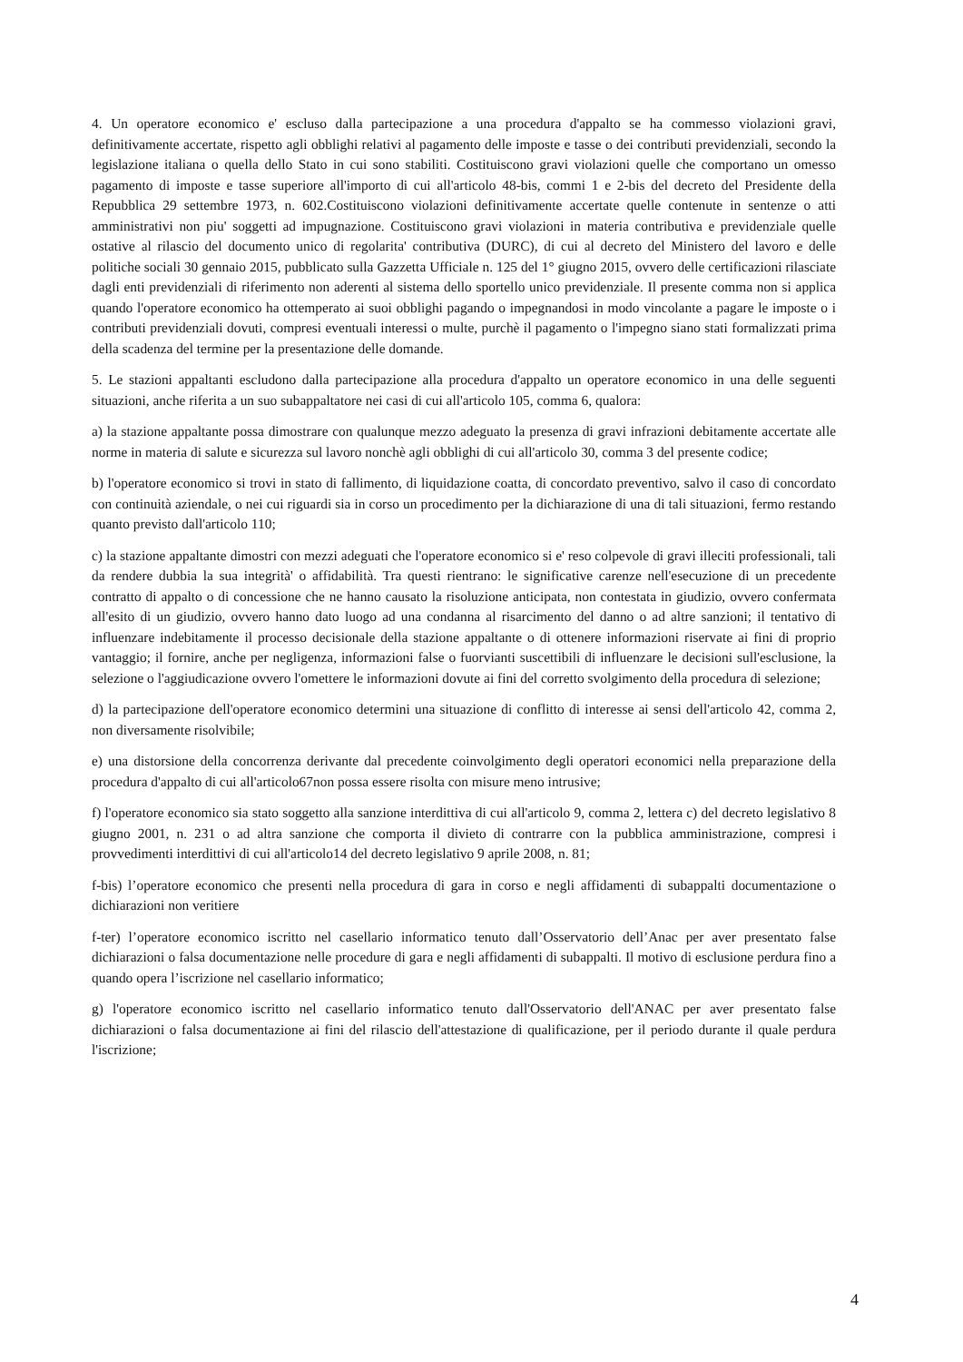4. Un operatore economico e' escluso dalla partecipazione a una procedura d'appalto se ha commesso violazioni gravi, definitivamente accertate, rispetto agli obblighi relativi al pagamento delle imposte e tasse o dei contributi previdenziali, secondo la legislazione italiana o quella dello Stato in cui sono stabiliti. Costituiscono gravi violazioni quelle che comportano un omesso pagamento di imposte e tasse superiore all'importo di cui all'articolo 48-bis, commi 1 e 2-bis del decreto del Presidente della Repubblica 29 settembre 1973, n. 602.Costituiscono violazioni definitivamente accertate quelle contenute in sentenze o atti amministrativi non piu' soggetti ad impugnazione. Costituiscono gravi violazioni in materia contributiva e previdenziale quelle ostative al rilascio del documento unico di regolarita' contributiva (DURC), di cui al decreto del Ministero del lavoro e delle politiche sociali 30 gennaio 2015, pubblicato sulla Gazzetta Ufficiale n. 125 del 1° giugno 2015, ovvero delle certificazioni rilasciate dagli enti previdenziali di riferimento non aderenti al sistema dello sportello unico previdenziale. Il presente comma non si applica quando l'operatore economico ha ottemperato ai suoi obblighi pagando o impegnandosi in modo vincolante a pagare le imposte o i contributi previdenziali dovuti, compresi eventuali interessi o multe, purchè il pagamento o l'impegno siano stati formalizzati prima della scadenza del termine per la presentazione delle domande.
5. Le stazioni appaltanti escludono dalla partecipazione alla procedura d'appalto un operatore economico in una delle seguenti situazioni, anche riferita a un suo subappaltatore nei casi di cui all'articolo 105, comma 6, qualora:
a) la stazione appaltante possa dimostrare con qualunque mezzo adeguato la presenza di gravi infrazioni debitamente accertate alle norme in materia di salute e sicurezza sul lavoro nonchè agli obblighi di cui all'articolo 30, comma 3 del presente codice;
b) l'operatore economico si trovi in stato di fallimento, di liquidazione coatta, di concordato preventivo, salvo il caso di concordato con continuità aziendale, o nei cui riguardi sia in corso un procedimento per la dichiarazione di una di tali situazioni, fermo restando quanto previsto dall'articolo 110;
c) la stazione appaltante dimostri con mezzi adeguati che l'operatore economico si e' reso colpevole di gravi illeciti professionali, tali da rendere dubbia la sua integrità' o affidabilità. Tra questi rientrano: le significative carenze nell'esecuzione di un precedente contratto di appalto o di concessione che ne hanno causato la risoluzione anticipata, non contestata in giudizio, ovvero confermata all'esito di un giudizio, ovvero hanno dato luogo ad una condanna al risarcimento del danno o ad altre sanzioni; il tentativo di influenzare indebitamente il processo decisionale della stazione appaltante o di ottenere informazioni riservate ai fini di proprio vantaggio; il fornire, anche per negligenza, informazioni false o fuorvianti suscettibili di influenzare le decisioni sull'esclusione, la selezione o l'aggiudicazione ovvero l'omettere le informazioni dovute ai fini del corretto svolgimento della procedura di selezione;
d) la partecipazione dell'operatore economico determini una situazione di conflitto di interesse ai sensi dell'articolo 42, comma 2, non diversamente risolvibile;
e) una distorsione della concorrenza derivante dal precedente coinvolgimento degli operatori economici nella preparazione della procedura d'appalto di cui all'articolo67non possa essere risolta con misure meno intrusive;
f) l'operatore economico sia stato soggetto alla sanzione interdittiva di cui all'articolo 9, comma 2, lettera c) del decreto legislativo 8 giugno 2001, n. 231 o ad altra sanzione che comporta il divieto di contrarre con la pubblica amministrazione, compresi i provvedimenti interdittivi di cui all'articolo14 del decreto legislativo 9 aprile 2008, n. 81;
f-bis) l’operatore economico che presenti nella procedura di gara in corso e negli affidamenti di subappalti documentazione o dichiarazioni non veritiere
f-ter) l’operatore economico iscritto nel casellario informatico tenuto dall’Osservatorio dell’Anac per aver presentato false dichiarazioni o falsa documentazione nelle procedure di gara e negli affidamenti di subappalti. Il motivo di esclusione perdura fino a quando opera l’iscrizione nel casellario informatico;
g) l'operatore economico iscritto nel casellario informatico tenuto dall'Osservatorio dell'ANAC per aver presentato false dichiarazioni o falsa documentazione ai fini del rilascio dell'attestazione di qualificazione, per il periodo durante il quale perdura l'iscrizione;
4